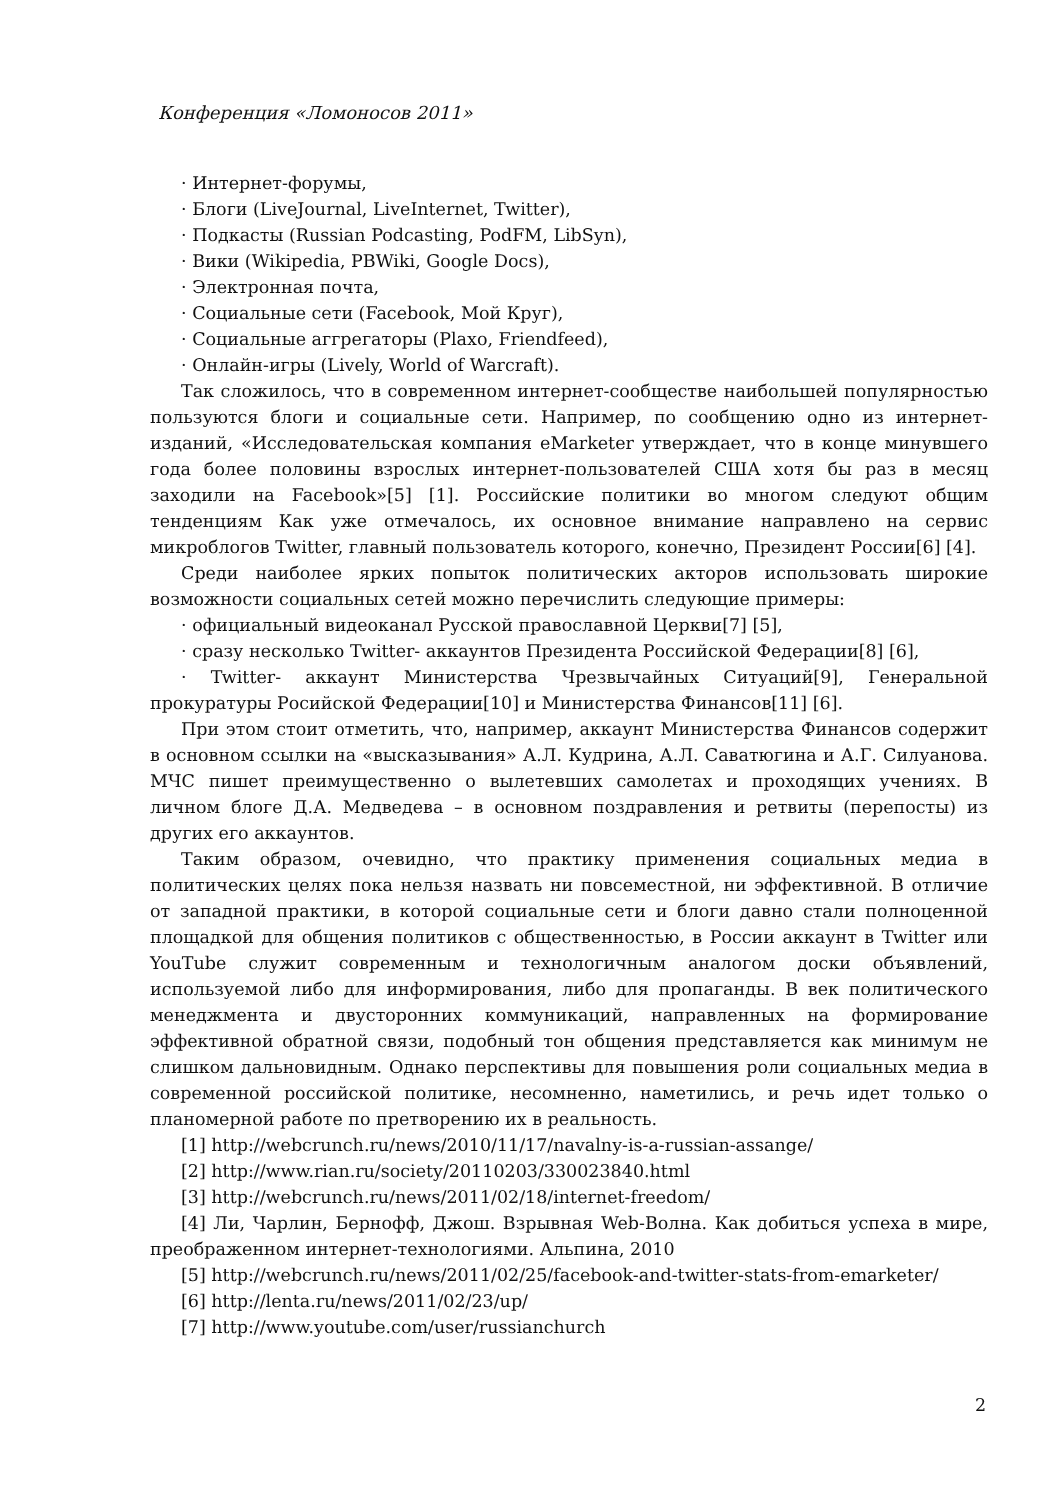Конференция «Ломоносов 2011»
· Интернет-форумы,
· Блоги (LiveJournal, LiveInternet, Twitter),
· Подкасты (Russian Podcasting, PodFM, LibSyn),
· Вики (Wikipedia, PBWiki, Google Docs),
· Электронная почта,
· Социальные сети (Facebook, Мой Круг),
· Социальные аггрегаторы (Plaxo, Friendfeed),
· Онлайн-игры (Lively, World of Warcraft).
Так сложилось, что в современном интернет-сообществе наибольшей популярностью пользуются блоги и социальные сети. Например, по сообщению одно из интернет-изданий, «Исследовательская компания eMarketer утверждает, что в конце минувшего года более половины взрослых интернет-пользователей США хотя бы раз в месяц заходили на Facebook»[5] [1]. Российские политики во многом следуют общим тенденциям Как уже отмечалось, их основное внимание направлено на сервис микроблогов Twitter, главный пользователь которого, конечно, Президент России[6] [4].
Среди наиболее ярких попыток политических акторов использовать широкие возможности социальных сетей можно перечислить следующие примеры:
· официальный видеоканал Русской православной Церкви[7] [5],
· сразу несколько Twitter- аккаунтов Президента Российской Федерации[8] [6],
· Twitter- аккаунт Министерства Чрезвычайных Ситуаций[9], Генеральной прокуратуры Росийской Федерации[10] и Министерства Финансов[11] [6].
При этом стоит отметить, что, например, аккаунт Министерства Финансов содержит в основном ссылки на «высказывания» А.Л. Кудрина, А.Л. Саватюгина и А.Г. Силуанова. МЧС пишет преимущественно о вылетевших самолетах и проходящих учениях. В личном блоге Д.А. Медведева – в основном поздравления и ретвиты (перепосты) из других его аккаунтов.
Таким образом, очевидно, что практику применения социальных медиа в политических целях пока нельзя назвать ни повсеместной, ни эффективной. В отличие от западной практики, в которой социальные сети и блоги давно стали полноценной площадкой для общения политиков с общественностью, в России аккаунт в Twitter или YouTube служит современным и технологичным аналогом доски объявлений, используемой либо для информирования, либо для пропаганды. В век политического менеджмента и двусторонних коммуникаций, направленных на формирование эффективной обратной связи, подобный тон общения представляется как минимум не слишком дальновидным. Однако перспективы для повышения роли социальных медиа в современной российской политике, несомненно, наметились, и речь идет только о планомерной работе по претворению их в реальность.
[1] http://webcrunch.ru/news/2010/11/17/navalny-is-a-russian-assange/
[2] http://www.rian.ru/society/20110203/330023840.html
[3] http://webcrunch.ru/news/2011/02/18/internet-freedom/
[4] Ли, Чарлин, Бернофф, Джош. Взрывная Web-Волна. Как добиться успеха в мире, преображенном интернет-технологиями. Альпина, 2010
[5] http://webcrunch.ru/news/2011/02/25/facebook-and-twitter-stats-from-emarketer/
[6] http://lenta.ru/news/2011/02/23/up/
[7] http://www.youtube.com/user/russianchurch
2